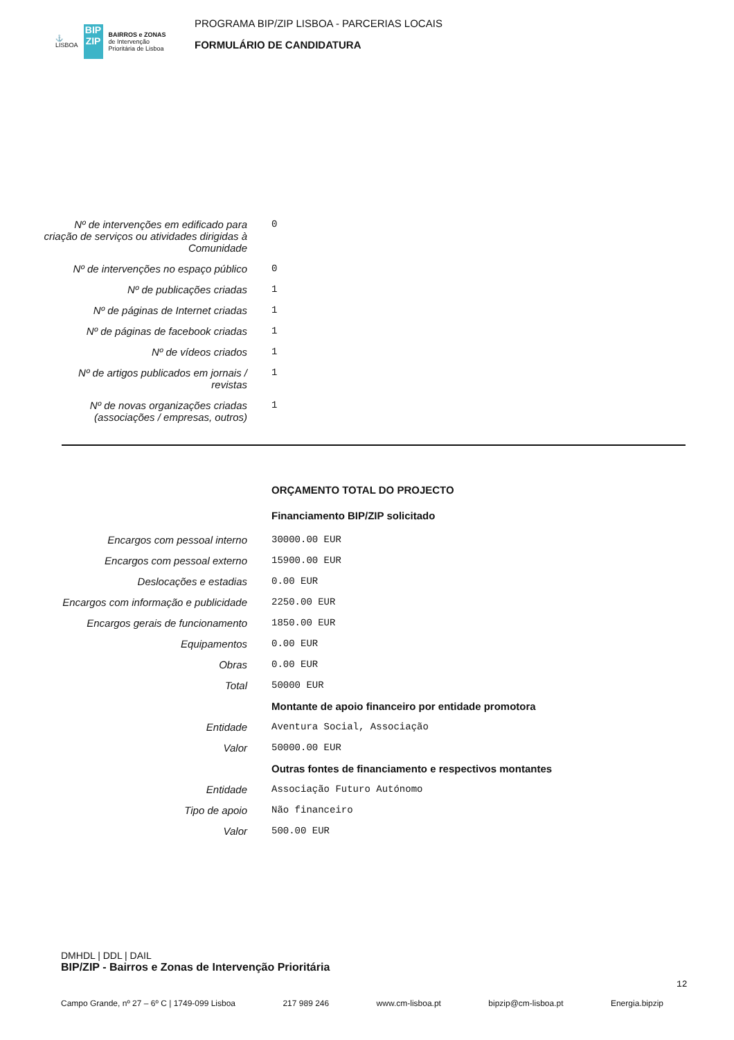⚓
LISBOA
BIP ZIP
BAIRROS e ZONAS
de Intervenção
Prioritária de Lisboa
PROGRAMA BIP/ZIP LISBOA - PARCERIAS LOCAIS
FORMULÁRIO DE CANDIDATURA
| Nº de intervenções em edificado para criação de serviços ou atividades dirigidas à Comunidade | 0 |
| Nº de intervenções no espaço público | 0 |
| Nº de publicações criadas | 1 |
| Nº de páginas de Internet criadas | 1 |
| Nº de páginas de facebook criadas | 1 |
| Nº de vídeos criados | 1 |
| Nº de artigos publicados em jornais / revistas | 1 |
| Nº de novas organizações criadas (associações / empresas, outros) | 1 |
| | ORÇAMENTO TOTAL DO PROJECTO |
| | Financiamento BIP/ZIP solicitado |
| Encargos com pessoal interno | 30000.00 EUR |
| Encargos com pessoal externo | 15900.00 EUR |
| Deslocações e estadias | 0.00 EUR |
| Encargos com informação e publicidade | 2250.00 EUR |
| Encargos gerais de funcionamento | 1850.00 EUR |
| Equipamentos | 0.00 EUR |
| Obras | 0.00 EUR |
| Total | 50000 EUR |
| | Montante de apoio financeiro por entidade promotora |
| Entidade | Aventura Social, Associação |
| Valor | 50000.00 EUR |
| | Outras fontes de financiamento e respectivos montantes |
| Entidade | Associação Futuro Autónomo |
| Tipo de apoio | Não financeiro |
| Valor | 500.00 EUR |
DMHDL | DDL | DAIL
BIP/ZIP - Bairros e Zonas de Intervenção Prioritária
12
Campo Grande, nº 27 – 6º C | 1749-099 Lisboa 217 989 246 www.cm-lisboa.pt bipzip@cm-lisboa.pt Energia.bipzip